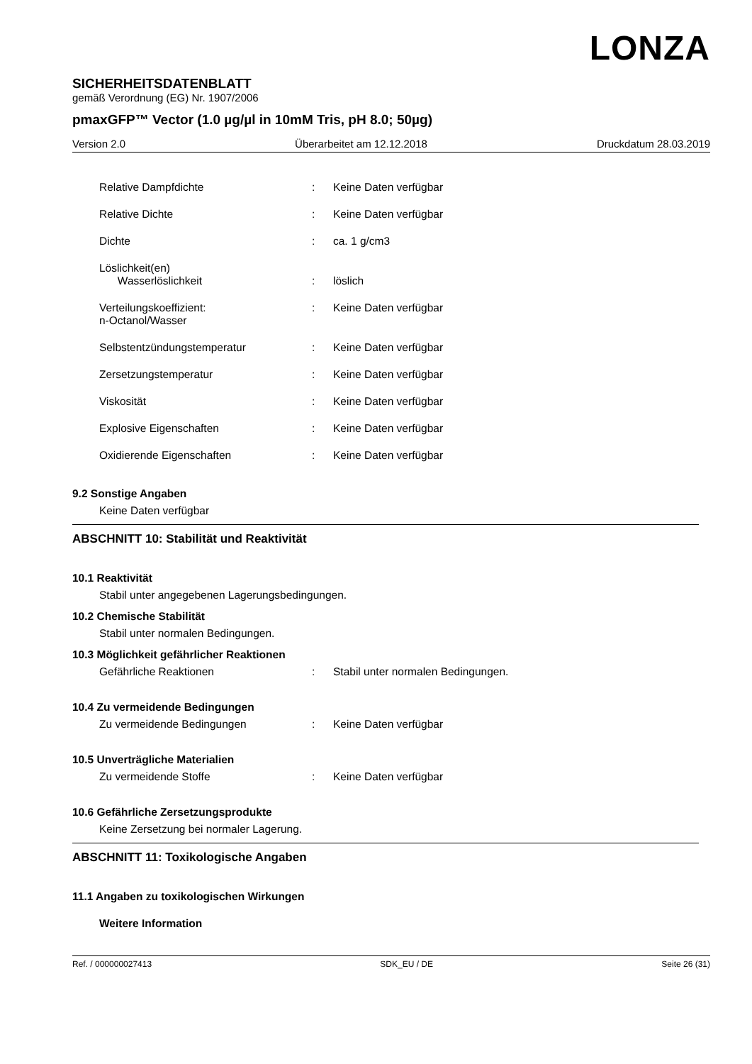LONZA
SICHERHEITSDATENBLATT
gemäß Verordnung (EG) Nr. 1907/2006
pmaxGFP™ Vector (1.0 µg/µl in 10mM Tris, pH 8.0; 50µg)
Version 2.0 Überarbeitet am 12.12.2018 Druckdatum 28.03.2019
Relative Dampfdichte: Keine Daten verfügbar
Relative Dichte: Keine Daten verfügbar
Dichte: ca. 1 g/cm3
Löslichkeit(en)
Wasserlöslichkeit
:
löslich
Verteilungskoeffizient:
n-Octanol/Wasser: Keine Daten verfügbar
Selbstentzündungstemperatur: Keine Daten verfügbar
Zersetzungstemperatur: Keine Daten verfügbar
Viskosität: Keine Daten verfügbar
Explosive Eigenschaften: Keine Daten verfügbar
Oxidierende Eigenschaften: Keine Daten verfügbar
9.2 Sonstige Angaben
Keine Daten verfügbar
ABSCHNITT 10: Stabilität und Reaktivität
10.1 Reaktivität
Stabil unter angegebenen Lagerungsbedingungen.
10.2 Chemische Stabilität
Stabil unter normalen Bedingungen.
10.3 Möglichkeit gefährlicher Reaktionen
Gefährliche Reaktionen: Stabil unter normalen Bedingungen.
10.4 Zu vermeidende Bedingungen
Zu vermeidende Bedingungen: Keine Daten verfügbar
10.5 Unverträgliche Materialien
Zu vermeidende Stoffe: Keine Daten verfügbar
10.6 Gefährliche Zersetzungsprodukte
Keine Zersetzung bei normaler Lagerung.
ABSCHNITT 11: Toxikologische Angaben
11.1 Angaben zu toxikologischen Wirkungen
Weitere Information
Ref. / 000000027413 SDK_EU / DE Seite 26 (31)